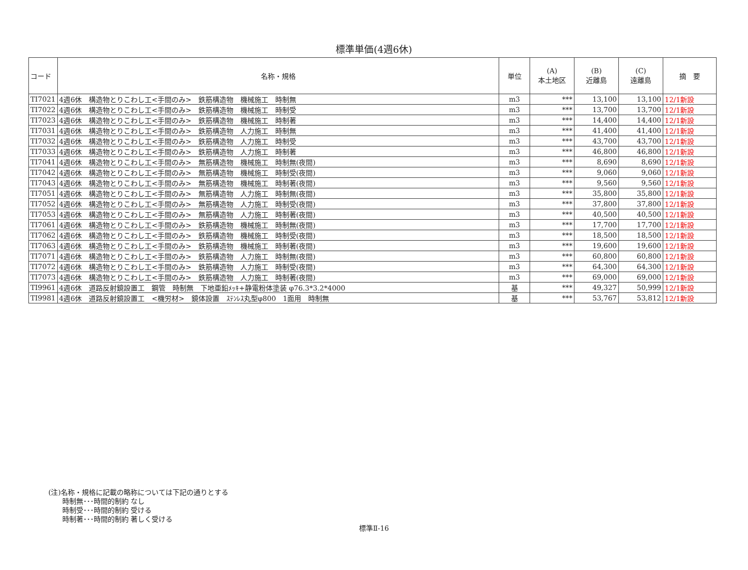標準単価(4週6休)
| コード | 名称・規格 | 単位 | (A) 本土地区 | (B) 近離島 | (C) 遠離島 | 摘 要 |
| --- | --- | --- | --- | --- | --- | --- |
| TI7021 | 4週6休 構造物とりこわし工<手間のみ> 鉄筋構造物 機械施工 時制無 | m3 | *** | 13,100 | 13,100 | 12/1新設 |
| TI7022 | 4週6休 構造物とりこわし工<手間のみ> 鉄筋構造物 機械施工 時制受 | m3 | *** | 13,700 | 13,700 | 12/1新設 |
| TI7023 | 4週6休 構造物とりこわし工<手間のみ> 鉄筋構造物 機械施工 時制著 | m3 | *** | 14,400 | 14,400 | 12/1新設 |
| TI7031 | 4週6休 構造物とりこわし工<手間のみ> 鉄筋構造物 人力施工 時制無 | m3 | *** | 41,400 | 41,400 | 12/1新設 |
| TI7032 | 4週6休 構造物とりこわし工<手間のみ> 鉄筋構造物 人力施工 時制受 | m3 | *** | 43,700 | 43,700 | 12/1新設 |
| TI7033 | 4週6休 構造物とりこわし工<手間のみ> 鉄筋構造物 人力施工 時制著 | m3 | *** | 46,800 | 46,800 | 12/1新設 |
| TI7041 | 4週6休 構造物とりこわし工<手間のみ> 無筋構造物 機械施工 時制無(夜間) | m3 | *** | 8,690 | 8,690 | 12/1新設 |
| TI7042 | 4週6休 構造物とりこわし工<手間のみ> 無筋構造物 機械施工 時制受(夜間) | m3 | *** | 9,060 | 9,060 | 12/1新設 |
| TI7043 | 4週6休 構造物とりこわし工<手間のみ> 無筋構造物 機械施工 時制著(夜間) | m3 | *** | 9,560 | 9,560 | 12/1新設 |
| TI7051 | 4週6休 構造物とりこわし工<手間のみ> 無筋構造物 人力施工 時制無(夜間) | m3 | *** | 35,800 | 35,800 | 12/1新設 |
| TI7052 | 4週6休 構造物とりこわし工<手間のみ> 無筋構造物 人力施工 時制受(夜間) | m3 | *** | 37,800 | 37,800 | 12/1新設 |
| TI7053 | 4週6休 構造物とりこわし工<手間のみ> 無筋構造物 人力施工 時制著(夜間) | m3 | *** | 40,500 | 40,500 | 12/1新設 |
| TI7061 | 4週6休 構造物とりこわし工<手間のみ> 鉄筋構造物 機械施工 時制無(夜間) | m3 | *** | 17,700 | 17,700 | 12/1新設 |
| TI7062 | 4週6休 構造物とりこわし工<手間のみ> 鉄筋構造物 機械施工 時制受(夜間) | m3 | *** | 18,500 | 18,500 | 12/1新設 |
| TI7063 | 4週6休 構造物とりこわし工<手間のみ> 鉄筋構造物 機械施工 時制著(夜間) | m3 | *** | 19,600 | 19,600 | 12/1新設 |
| TI7071 | 4週6休 構造物とりこわし工<手間のみ> 鉄筋構造物 人力施工 時制無(夜間) | m3 | *** | 60,800 | 60,800 | 12/1新設 |
| TI7072 | 4週6休 構造物とりこわし工<手間のみ> 鉄筋構造物 人力施工 時制受(夜間) | m3 | *** | 64,300 | 64,300 | 12/1新設 |
| TI7073 | 4週6休 構造物とりこわし工<手間のみ> 鉄筋構造物 人力施工 時制著(夜間) | m3 | *** | 69,000 | 69,000 | 12/1新設 |
| TI9961 | 4週6休 道路反射鏡設置工 鋼管 時制無 下地亜鉛ﾒｯｷ+静電粉体塗装 φ76.3*3.2*4000 | 基 | *** | 49,327 | 50,999 | 12/1新設 |
| TI9981 | 4週6休 道路反射鏡設置工 <機労材> 鏡体設置 ｽﾃﾝﾚｽ丸型φ800 1面用 時制無 | 基 | *** | 53,767 | 53,812 | 12/1新設 |
(注)名称・規格に記載の略称については下記の通りとする
  時制無･･･時間的制約 なし
  時制受･･･時間的制約 受ける
  時制著･･･時間的制約 著しく受ける
標準Ⅱ-16